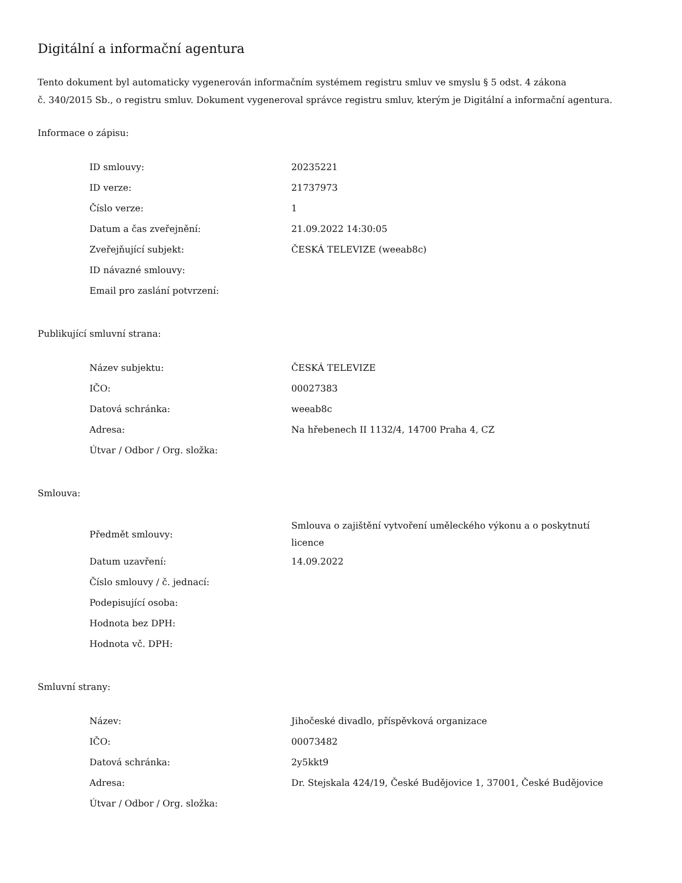Digitální a informační agentura
Tento dokument byl automaticky vygenerován informačním systémem registru smluv ve smyslu § 5 odst. 4 zákona
č. 340/2015 Sb., o registru smluv. Dokument vygeneroval správce registru smluv, kterým je Digitální a informační agentura.
Informace o zápisu:
| ID smlouvy: | 20235221 |
| ID verze: | 21737973 |
| Číslo verze: | 1 |
| Datum a čas zveřejnění: | 21.09.2022 14:30:05 |
| Zveřejňující subjekt: | ČESKÁ TELEVIZE (weeab8c) |
| ID návazné smlouvy: | |
| Email pro zaslání potvrzení: | |
Publikující smluvní strana:
| Název subjektu: | ČESKÁ TELEVIZE |
| IČO: | 00027383 |
| Datová schránka: | weeab8c |
| Adresa: | Na hřebenech II 1132/4, 14700 Praha 4, CZ |
| Útvar / Odbor / Org. složka: | |
Smlouva:
| Předmět smlouvy: | Smlouva o zajištění vytvoření uměleckého výkonu a o poskytnutí licence |
| Datum uzavření: | 14.09.2022 |
| Číslo smlouvy / č. jednací: | |
| Podepisující osoba: | |
| Hodnota bez DPH: | |
| Hodnota vč. DPH: | |
Smluvní strany:
| Název: | Jihočeské divadlo, příspěvková organizace |
| IČO: | 00073482 |
| Datová schránka: | 2y5kkt9 |
| Adresa: | Dr. Stejskala 424/19, České Budějovice 1, 37001, České Budějovice |
| Útvar / Odbor / Org. složka: | |